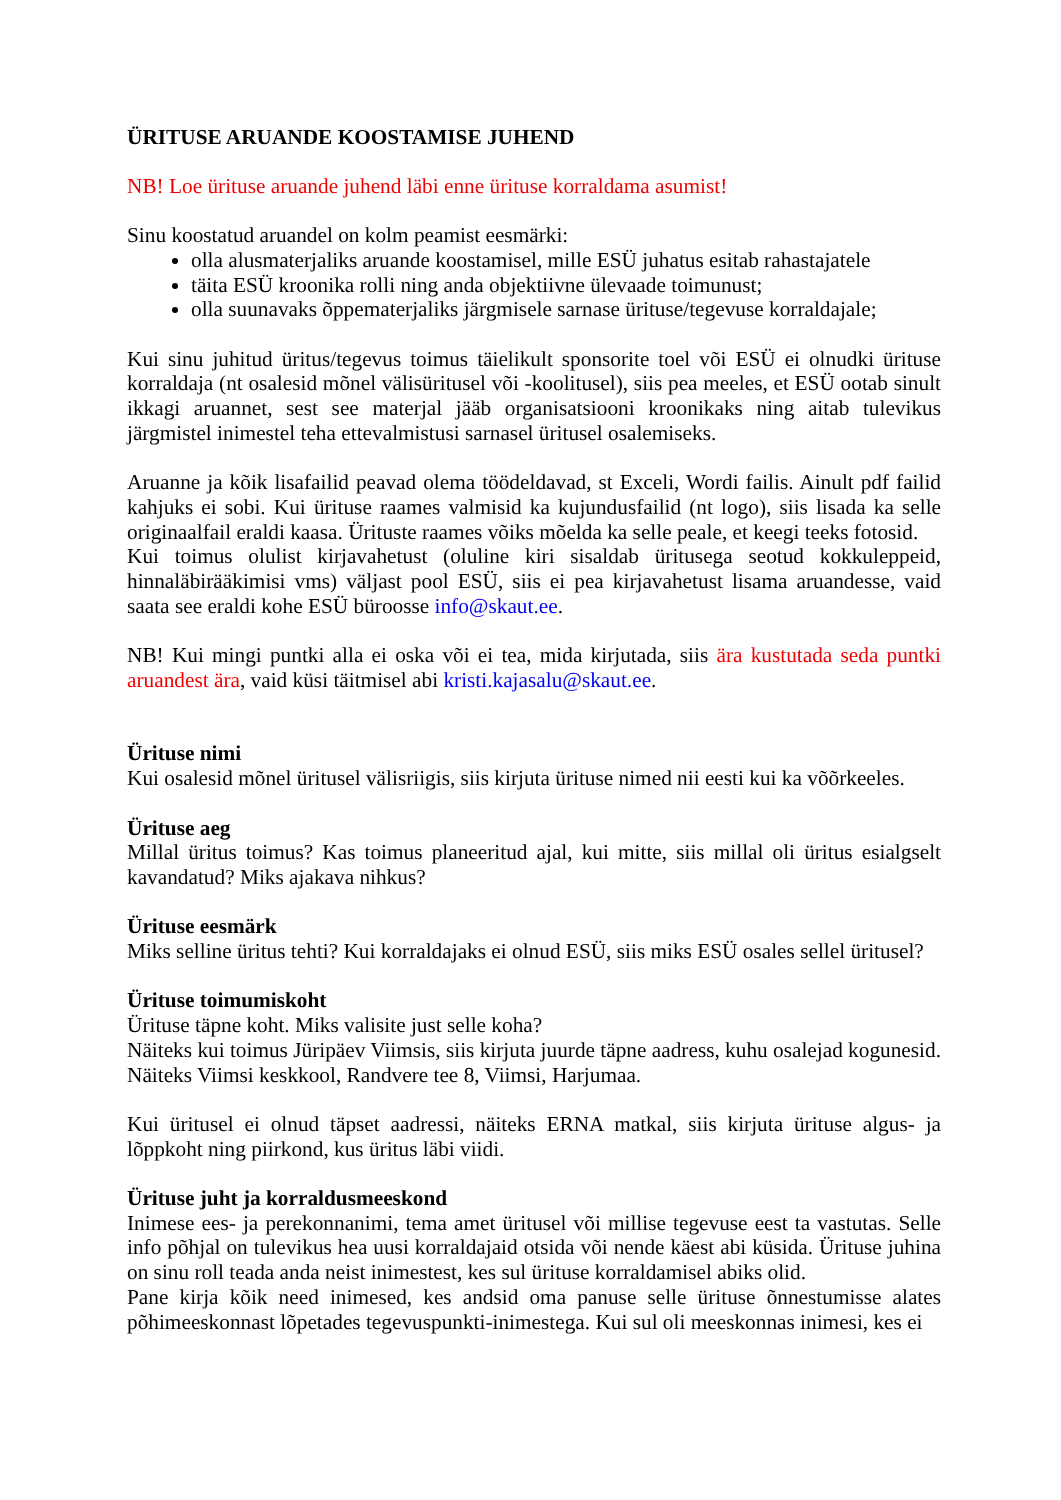ÜRITUSE ARUANDE KOOSTAMISE JUHEND
NB! Loe ürituse aruande juhend läbi enne ürituse korraldama asumist!
Sinu koostatud aruandel on kolm peamist eesmärki:
olla alusmaterjaliks aruande koostamisel, mille ESÜ juhatus esitab rahastajatele
täita ESÜ kroonika rolli ning anda objektiivne ülevaade toimunust;
olla suunavaks õppematerjaliks järgmisele sarnase ürituse/tegevuse korraldajale;
Kui sinu juhitud üritus/tegevus toimus täielikult sponsorite toel või ESÜ ei olnudki ürituse korraldaja (nt osalesid mõnel välisüritusel või -koolitusel), siis pea meeles, et ESÜ ootab sinult ikkagi aruannet, sest see materjal jääb organisatsiooni kroonikaks ning aitab tulevikus järgmistel inimestel teha ettevalmistusi sarnasel üritusel osalemiseks.
Aruanne ja kõik lisafailid peavad olema töödeldavad, st Exceli, Wordi failis. Ainult pdf failid kahjuks ei sobi. Kui ürituse raames valmisid ka kujundusfailid (nt logo), siis lisada ka selle originaalfail eraldi kaasa. Ürituste raames võiks mõelda ka selle peale, et keegi teeks fotosid.
Kui toimus olulist kirjavahetust (oluline kiri sisaldab üritusega seotud kokkuleppeid, hinnaläbirääkimisi vms) väljast pool ESÜ, siis ei pea kirjavahetust lisama aruandesse, vaid saata see eraldi kohe ESÜ büroosse info@skaut.ee.
NB! Kui mingi puntki alla ei oska või ei tea, mida kirjutada, siis ära kustutada seda puntki aruandest ära, vaid küsi täitmisel abi kristi.kajasalu@skaut.ee.
Ürituse nimi
Kui osalesid mõnel üritusel välisriigis, siis kirjuta ürituse nimed nii eesti kui ka võõrkeeles.
Ürituse aeg
Millal üritus toimus? Kas toimus planeeritud ajal, kui mitte, siis millal oli üritus esialgselt kavandatud? Miks ajakava nihkus?
Ürituse eesmärk
Miks selline üritus tehti? Kui korraldajaks ei olnud ESÜ, siis miks ESÜ osales sellel üritusel?
Ürituse toimumiskoht
Ürituse täpne koht. Miks valisite just selle koha?
Näiteks kui toimus Jüripäev Viimsis, siis kirjuta juurde täpne aadress, kuhu osalejad kogunesid. Näiteks Viimsi keskkool, Randvere tee 8, Viimsi, Harjumaa.
Kui üritusel ei olnud täpset aadressi, näiteks ERNA matkal, siis kirjuta ürituse algus- ja lõppkoht ning piirkond, kus üritus läbi viidi.
Ürituse juht ja korraldusmeeskond
Inimese ees- ja perekonnanimi, tema amet üritusel või millise tegevuse eest ta vastutas. Selle info põhjal on tulevikus hea uusi korraldajaid otsida või nende käest abi küsida. Ürituse juhina on sinu roll teada anda neist inimestest, kes sul ürituse korraldamisel abiks olid.
Pane kirja kõik need inimesed, kes andsid oma panuse selle ürituse õnnestumisse alates põhimeeskonnast lõpetades tegevuspunkti-inimestega. Kui sul oli meeskonnas inimesi, kes ei